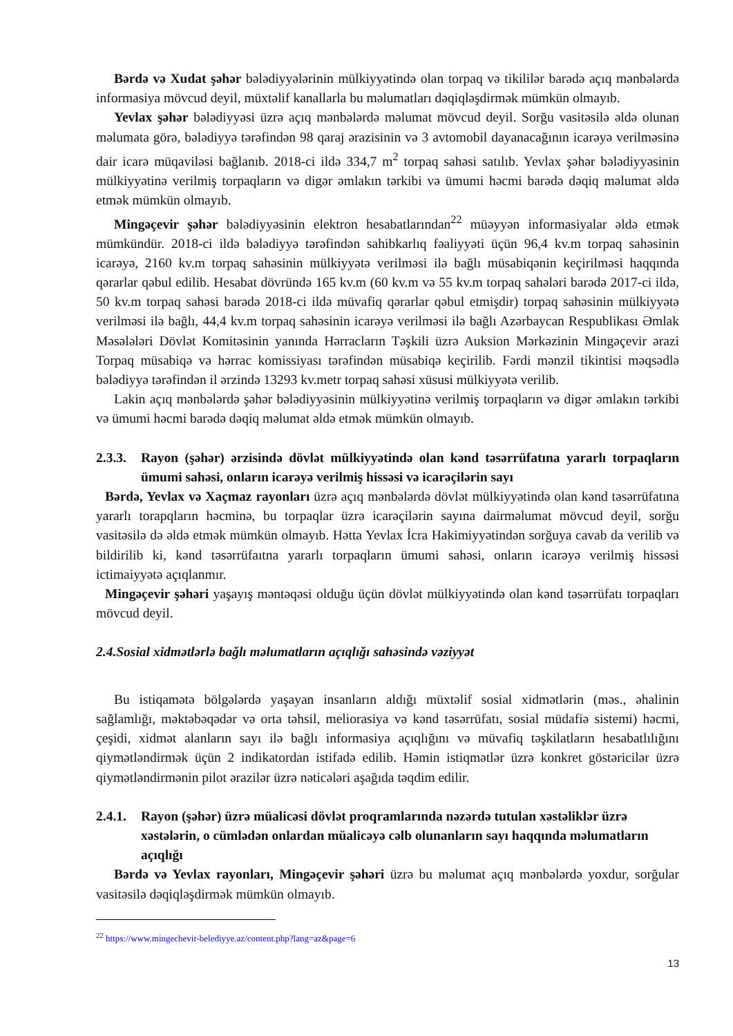Bərdə və Xudat şəhər bələdiyyələrinin mülkiyyətində olan torpaq və tikililər barədə açıq mənbələrdə informasiya mövcud deyil, müxtəlif kanallarla bu məlumatları dəqiqləşdirmək mümkün olmayıb.
Yevlax şəhər bələdiyyəsi üzrə açıq mənbələrdə məlumat mövcud deyil. Sorğu vasitəsilə əldə olunan məlumata görə, bələdiyyə tərəfindən 98 qaraj ərazisinin və 3 avtomobil dayanacağının icarəyə verilməsinə dair icarə müqaviləsi bağlanıb. 2018-ci ildə 334,7 m<sup>2</sup> torpaq sahəsi satılıb. Yevlax şəhər bələdiyyəsinin mülkiyyətinə verilmiş torpaqların və digər əmlakın tərkibi və ümumi həcmi barədə dəqiq məlumat əldə etmək mümkün olmayıb.
Mingəçevir şəhər bələdiyyəsinin elektron hesabatlarından<sup>22</sup> müəyyən informasiyalar əldə etmək mümkündür. 2018-ci ildə bələdiyyə tərəfindən sahibkarlıq fəaliyyəti üçün 96,4 kv.m torpaq sahəsinin icarəyə, 2160 kv.m torpaq sahəsinin mülkiyyətə verilməsi ilə bağlı müsabiqənin keçirilməsi haqqında qərarlar qəbul edilib. Hesabat dövründə 165 kv.m (60 kv.m və 55 kv.m torpaq sahələri barədə 2017-ci ildə, 50 kv.m torpaq sahəsi barədə 2018-ci ildə müvafiq qərarlar qəbul etmişdir) torpaq sahəsinin mülkiyyətə verilməsi ilə bağlı, 44,4 kv.m torpaq sahəsinin icarəyə verilməsi ilə bağlı Azərbaycan Respublikası Əmlak Məsələləri Dövlət Komitəsinin yanında Hərracların Təşkili üzrə Auksion Mərkəzinin Mingəçevir ərazi Torpaq müsabiqə və hərrac komissiyası tərəfindən müsabiqə keçirilib. Fərdi mənzil tikintisi məqsədlə bələdiyyə tərəfindən il ərzində 13293 kv.metr torpaq sahəsi xüsusi mülkiyyətə verilib.
Lakin açıq mənbələrdə şəhər bələdiyyəsinin mülkiyyətinə verilmiş torpaqların və digər əmlakın tərkibi və ümumi həcmi barədə dəqiq məlumat əldə etmək mümkün olmayıb.
2.3.3. Rayon (şəhər) ərzisində dövlət mülkiyyətində olan kənd təsərrüfatına yararlı torpaqların ümumi sahəsi, onların icarəyə verilmiş hissəsi və icarəçilərin sayı
Bərdə, Yevlax və Xaçmaz rayonları üzrə açıq mənbələrdə dövlət mülkiyyətində olan kənd təsərrüfatına yararlı torapqların həcminə, bu torpaqlar üzrə icarəçilərin sayına dairməlumat mövcud deyil, sorğu vasitəsilə də əldə etmək mümkün olmayıb. Hətta Yevlax İcra Hakimiyyətindən sorğuya cavab da verilib və bildirilib ki, kənd təsərrüfaıtna yararlı torpaqların ümumi sahəsi, onların icarəyə verilmiş hissəsi ictimaiyyətə açıqlanmır.
Mingəçevir şəhəri yaşayış məntəqəsi olduğu üçün dövlət mülkiyyətində olan kənd təsərrüfatı torpaqları mövcud deyil.
2.4.Sosial xidmətlərlə bağlı məlumatların açıqlığı sahəsində vəziyyət
Bu istiqamətə bölgələrdə yaşayan insanların aldığı müxtəlif sosial xidmətlərin (məs., əhalinin sağlamlığı, məktəbəqədər və orta təhsil, meliorasiya və kənd təsərrüfatı, sosial müdafiə sistemi) həcmi, çeşidi, xidmət alanların sayı ilə bağlı informasiya açıqlığını və müvafiq təşkilatların hesabatlılığını qiymətləndirmək üçün 2 indikatordan istifadə edilib. Həmin istiqmətlər üzrə konkret göstəricilər üzrə qiymətləndirmənin pilot ərazilər üzrə nəticələri aşağıda təqdim edilir.
2.4.1. Rayon (şəhər) üzrə müalicəsi dövlət proqramlarında nəzərdə tutulan xəstəliklər üzrə xəstələrin, o cümlədən onlardan müalicəyə cəlb olunanların sayı haqqında məlumatların açıqlığı
Bərdə və Yevlax rayonları, Mingəçevir şəhəri üzrə bu məlumat açıq mənbələrdə yoxdur, sorğular vasitəsilə dəqiqləşdirmək mümkün olmayıb.
<sup>22</sup> https://www.mingechevir-belediyye.az/content.php?lang=az&page=6
13